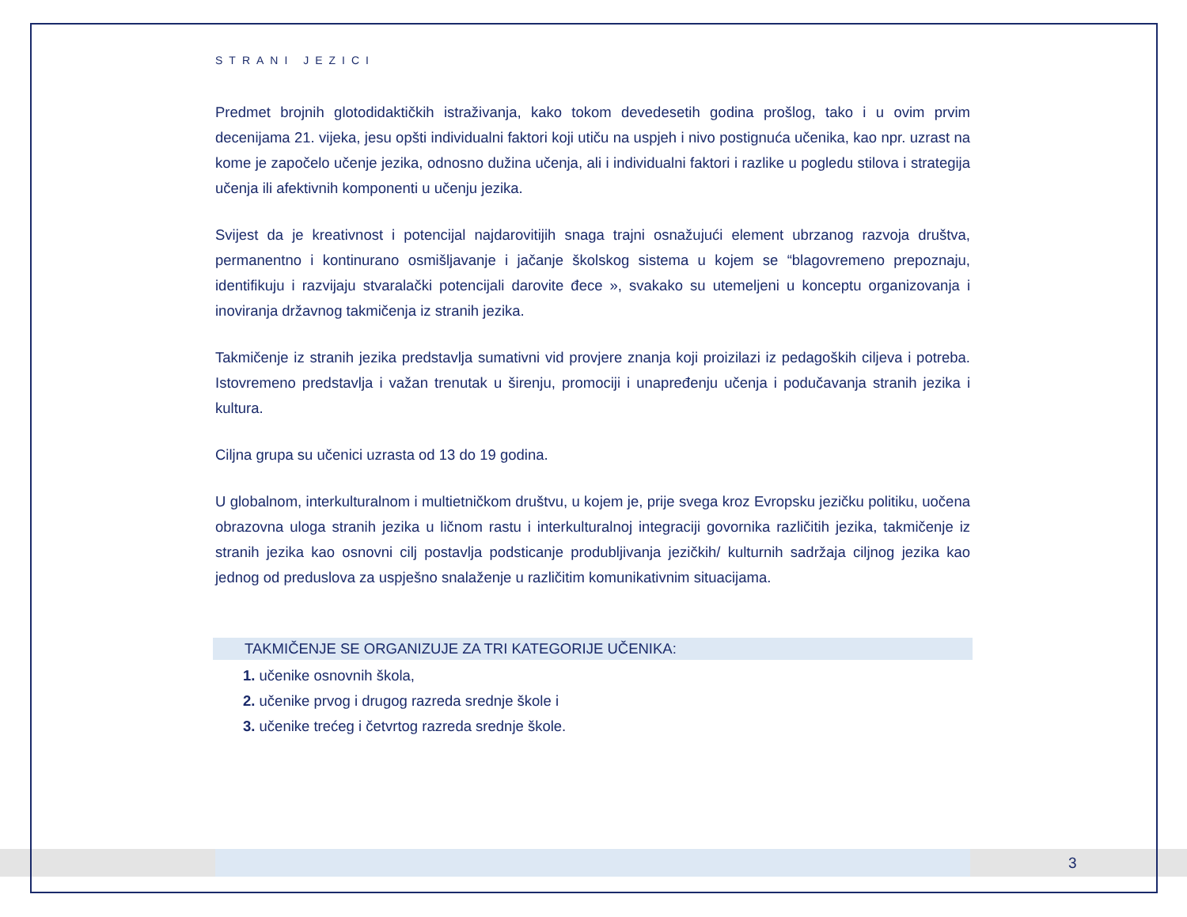STRANI JEZICI
Predmet brojnih glotodidaktičkih istraživanja, kako tokom devedesetih godina prošlog, tako i u ovim prvim decenijama 21. vijeka, jesu opšti individualni faktori koji utiču na uspjeh i nivo postignuća učenika, kao npr. uzrast na kome je započelo učenje jezika, odnosno dužina učenja, ali i individualni faktori i razlike u pogledu stilova i strategija učenja ili afektivnih komponenti u učenju jezika.
Svijest da je kreativnost i potencijal najdarovitijih snaga trajni osnažujući element ubrzanog razvoja društva, permanentno i kontinurano osmišljavanje i jačanje školskog sistema u kojem se “blagovremeno prepoznaju, identifikuju i razvijaju stvaralački potencijali darovite đece », svakako su utemeljeni u konceptu organizovanja i inoviranja državnog takmičenja iz stranih jezika.
Takmičenje iz stranih jezika predstavlja sumativni vid provjere znanja koji proizilazi iz pedagoških ciljeva i potreba. Istovremeno predstavlja i važan trenutak u širenju, promociji i unapređenju učenja i podučavanja stranih jezika i kultura.
Ciljna grupa su učenici uzrasta od 13 do 19 godina.
U globalnom, interkulturalnom i multietničkom društvu, u kojem je, prije svega kroz Evropsku jezičku politiku, uočena obrazovna uloga stranih jezika u ličnom rastu i interkulturalnoj integraciji govornika različitih jezika, takmičenje iz stranih jezika kao osnovni cilj postavlja podsticanje produbljivanja jezičkih/ kulturnih sadržaja ciljnog jezika kao jednog od preduslova za uspješno snalaženje u različitim komunikativnim situacijama.
TAKMIČENJE SE ORGANIZUJE ZA TRI KATEGORIJE UČENIKA:
1. učenike osnovnih škola,
2. učenike prvog i drugog razreda srednje škole i
3. učenike trećeg i četvrtog razreda srednje škole.
3